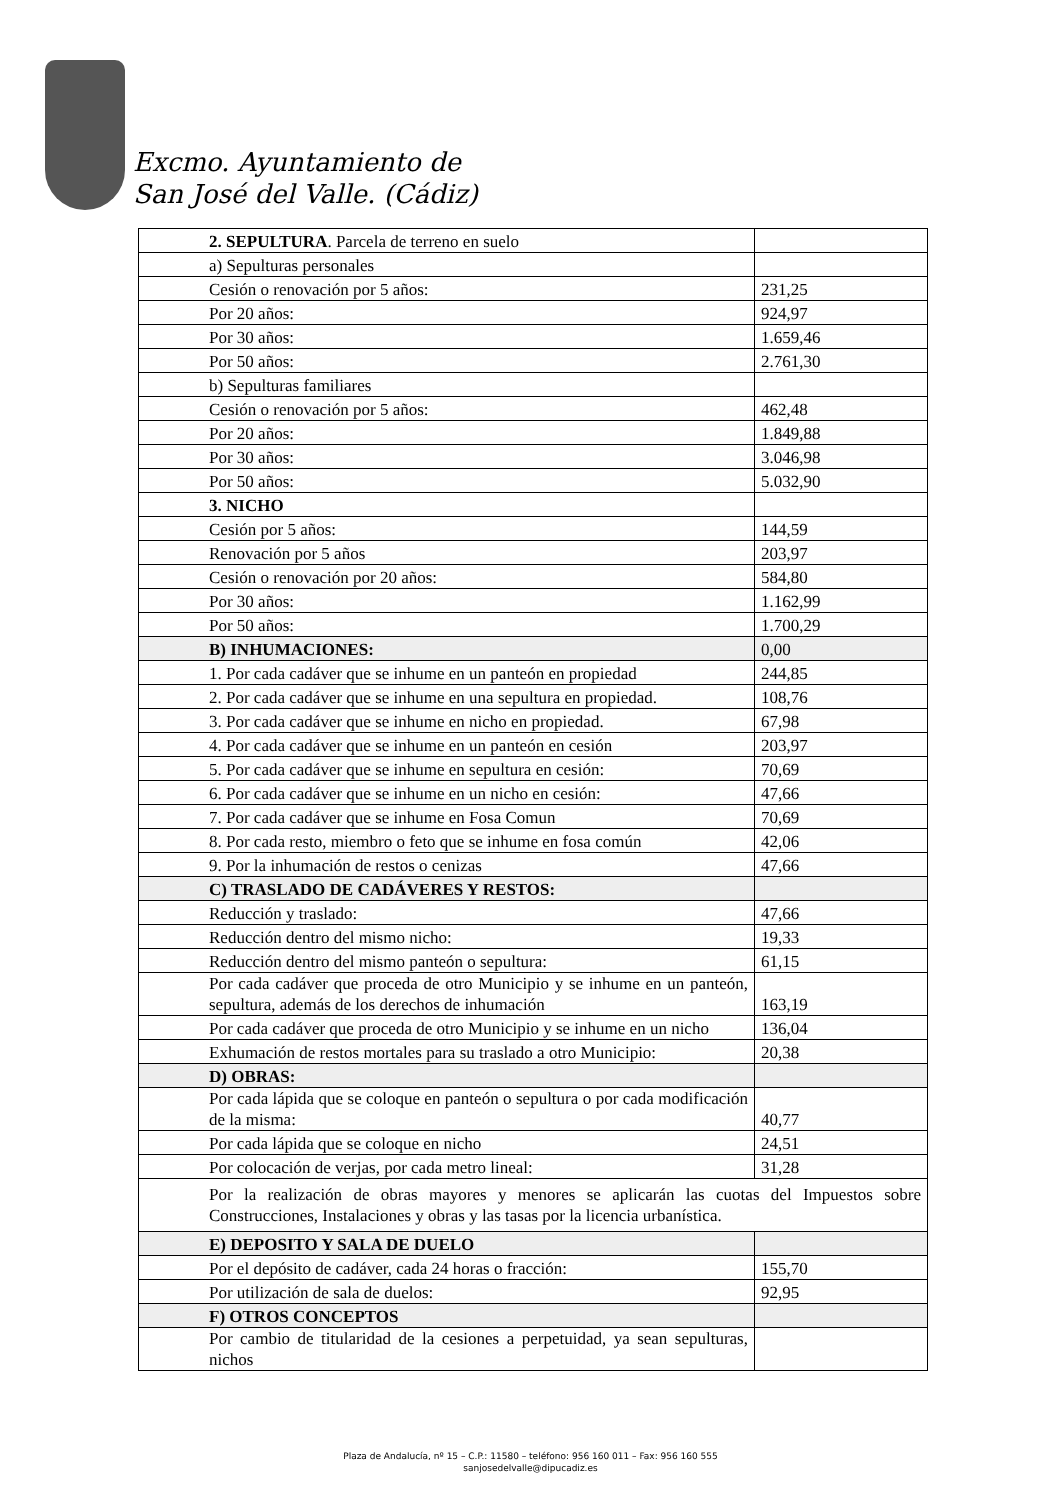Excmo. Ayuntamiento de
San José del Valle. (Cádiz)
| 2. SEPULTURA . Parcela de terreno en suelo | |
| a) Sepulturas personales | |
| Cesión o renovación por 5 años: | 231,25 |
| Por 20 años: | 924,97 |
| Por 30 años: | 1.659,46 |
| Por 50 años: | 2.761,30 |
| b) Sepulturas familiares | |
| Cesión o renovación por 5 años: | 462,48 |
| Por 20 años: | 1.849,88 |
| Por 30 años: | 3.046,98 |
| Por 50 años: | 5.032,90 |
| 3. NICHO | |
| Cesión por 5 años: | 144,59 |
| Renovación por 5 años | 203,97 |
| Cesión o renovación por 20 años: | 584,80 |
| Por 30 años: | 1.162,99 |
| Por 50 años: | 1.700,29 |
| B) INHUMACIONES: | 0,00 |
| 1. Por cada cadáver que se inhume en un panteón en propiedad | 244,85 |
| 2. Por cada cadáver que se inhume en una sepultura en propiedad. | 108,76 |
| 3. Por cada cadáver que se inhume en nicho en propiedad. | 67,98 |
| 4. Por cada cadáver que se inhume en un panteón en cesión | 203,97 |
| 5. Por cada cadáver que se inhume en sepultura en cesión: | 70,69 |
| 6. Por cada cadáver que se inhume en un nicho en cesión: | 47,66 |
| 7. Por cada cadáver que se inhume en Fosa Comun | 70,69 |
| 8. Por cada resto, miembro o feto que se inhume en fosa común | 42,06 |
| 9. Por la inhumación de restos o cenizas | 47,66 |
| C) TRASLADO DE CADÁVERES Y RESTOS: | |
| Reducción y traslado: | 47,66 |
| Reducción dentro del mismo nicho: | 19,33 |
| Reducción dentro del mismo panteón o sepultura: | 61,15 |
| Por cada cadáver que proceda de otro Municipio y se inhume en un panteón, sepultura, además de los derechos de inhumación | 163,19 |
| Por cada cadáver que proceda de otro Municipio y se inhume en un nicho | 136,04 |
| Exhumación de restos mortales para su traslado a otro Municipio: | 20,38 |
| D) OBRAS: | |
| Por cada lápida que se coloque en panteón o sepultura o por cada modificación de la misma: | 40,77 |
| Por cada lápida que se coloque en nicho | 24,51 |
| Por colocación de verjas, por cada metro lineal: | 31,28 |
| Por la realización de obras mayores y menores se aplicarán las cuotas del Impuestos sobre Construcciones, Instalaciones y obras y las tasas por la licencia urbanística. | |
| E) DEPOSITO Y SALA DE DUELO | |
| Por el depósito de cadáver, cada 24 horas o fracción: | 155,70 |
| Por utilización de sala de duelos: | 92,95 |
| F) OTROS CONCEPTOS | |
| Por cambio de titularidad de la cesiones a perpetuidad, ya sean sepulturas, nichos | |
Plaza de Andalucía, nº 15 – C.P.: 11580 – teléfono: 956 160 011 – Fax: 956 160 555
sanjosedelvalle@dipucadiz.es